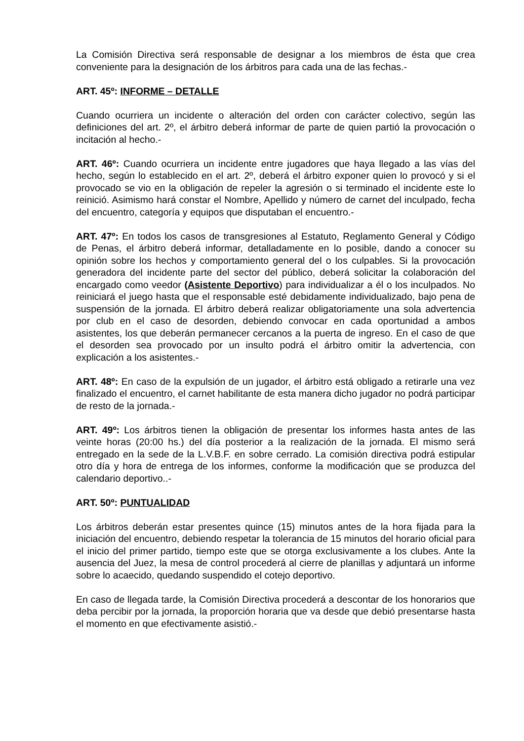La Comisión Directiva será responsable de designar a los miembros de ésta que crea conveniente para la designación de los árbitros para cada una de las fechas.-
ART. 45º: INFORME – DETALLE
Cuando ocurriera un incidente o alteración del orden con carácter colectivo, según las definiciones del art. 2º, el árbitro deberá informar de parte de quien partió la provocación o incitación al hecho.-
ART. 46º: Cuando ocurriera un incidente entre jugadores que haya llegado a las vías del hecho, según lo establecido en el art. 2º, deberá el árbitro exponer quien lo provocó y si el provocado se vio en la obligación de repeler la agresión o si terminado el incidente este lo reinició. Asimismo hará constar el Nombre, Apellido y número de carnet del inculpado, fecha del encuentro, categoría y equipos que disputaban el encuentro.-
ART. 47º: En todos los casos de transgresiones al Estatuto, Reglamento General y Código de Penas, el árbitro deberá informar, detalladamente en lo posible, dando a conocer su opinión sobre los hechos y comportamiento general del o los culpables. Si la provocación generadora del incidente parte del sector del público, deberá solicitar la colaboración del encargado como veedor (Asistente Deportivo) para individualizar a él o los inculpados. No reiniciará el juego hasta que el responsable esté debidamente individualizado, bajo pena de suspensión de la jornada. El árbitro deberá realizar obligatoriamente una sola advertencia por club en el caso de desorden, debiendo convocar en cada oportunidad a ambos asistentes, los que deberán permanecer cercanos a la puerta de ingreso. En el caso de que el desorden sea provocado por un insulto podrá el árbitro omitir la advertencia, con explicación a los asistentes.-
ART. 48º: En caso de la expulsión de un jugador, el árbitro está obligado a retirarle una vez finalizado el encuentro, el carnet habilitante de esta manera dicho jugador no podrá participar de resto de la jornada.-
ART. 49º: Los árbitros tienen la obligación de presentar los informes hasta antes de las veinte horas (20:00 hs.) del día posterior a la realización de la jornada. El mismo será entregado en la sede de la L.V.B.F. en sobre cerrado. La comisión directiva podrá estipular otro día y hora de entrega de los informes, conforme la modificación que se produzca del calendario deportivo..-
ART. 50º: PUNTUALIDAD
Los árbitros deberán estar presentes quince (15) minutos antes de la hora fijada para la iniciación del encuentro, debiendo respetar la tolerancia de 15 minutos del horario oficial para el inicio del primer partido, tiempo este que se otorga exclusivamente a los clubes. Ante la ausencia del Juez, la mesa de control procederá al cierre de planillas y adjuntará un informe sobre lo acaecido, quedando suspendido el cotejo deportivo.
En caso de llegada tarde, la Comisión Directiva procederá a descontar de los honorarios que deba percibir por la jornada, la proporción horaria que va desde que debió presentarse hasta el momento en que efectivamente asistió.-